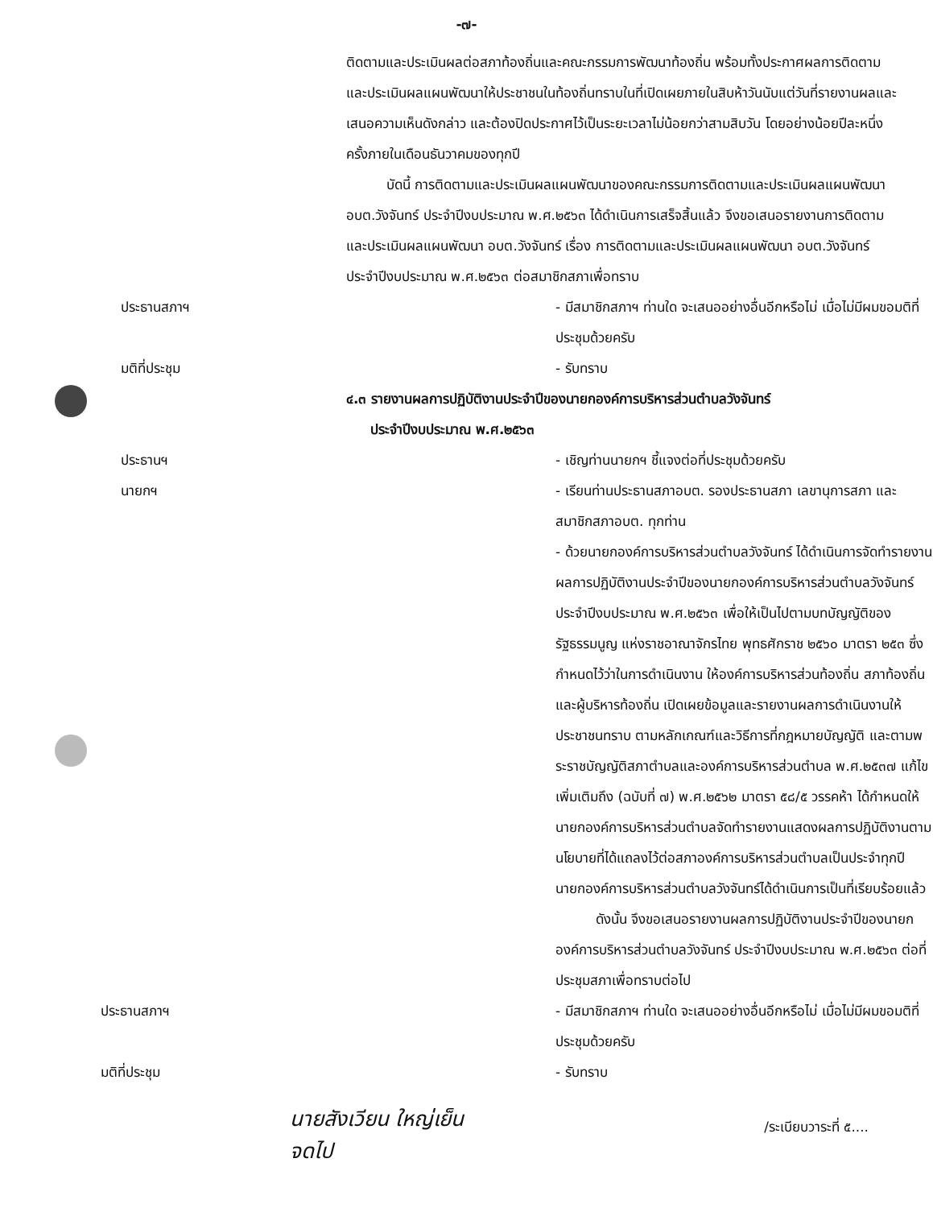-๗-
ติดตามและประเมินผลต่อสภาท้องถิ่นและคณะกรรมการพัฒนาท้องถิ่น พร้อมทั้งประกาศผลการติดตามและประเมินผลแผนพัฒนาให้ประชาชนในท้องถิ่นทราบในที่เปิดเผยภายในสิบห้าวันนับแต่วันที่รายงานผลและเสนอความเห็นดังกล่าว และต้องปิดประกาศไว้เป็นระยะเวลาไม่น้อยกว่าสามสิบวัน โดยอย่างน้อยปีละหนึ่งครั้งภายในเดือนธันวาคมของทุกปี
บัดนี้ การติดตามและประเมินผลแผนพัฒนาของคณะกรรมการติดตามและประเมินผลแผนพัฒนา อบต.วังจันทร์ ประจำปีงบประมาณ พ.ศ.๒๕๖๓ ได้ดำเนินการเสร็จสิ้นแล้ว จึงขอเสนอรายงานการติดตามและประเมินผลแผนพัฒนา อบต.วังจันทร์ เรื่อง การติดตามและประเมินผลแผนพัฒนา อบต.วังจันทร์ ประจำปีงบประมาณ พ.ศ.๒๕๖๓ ต่อสมาชิกสภาเพื่อทราบ
ประธานสภาฯ - มีสมาชิกสภาฯ ท่านใด จะเสนออย่างอื่นอีกหรือไม่ เมื่อไม่มีผมขอมติที่ประชุมด้วยครับ
มติที่ประชุม - รับทราบ
๔.๓ รายงานผลการปฏิบัติงานประจำปีของนายกองค์การบริหารส่วนตำบลวังจันทร์
ประจำปีงบประมาณ พ.ศ.๒๕๖๓
ประธานฯ - เชิญท่านนายกฯ ชี้แจงต่อที่ประชุมด้วยครับ
นายกฯ - เรียนท่านประธานสภาอบต. รองประธานสภา เลขานุการสภา และสมาชิกสภาอบต. ทุกท่าน
- ด้วยนายกองค์การบริหารส่วนตำบลวังจันทร์ ได้ดำเนินการจัดทำรายงานผลการปฏิบัติงานประจำปีของนายกองค์การบริหารส่วนตำบลวังจันทร์ ประจำปีงบประมาณ พ.ศ.๒๕๖๓ เพื่อให้เป็นไปตามบทบัญญัติของรัฐธรรมนูญ แห่งราชอาณาจักรไทย พุทธศักราช ๒๕๖๐ มาตรา ๒๕๓ ซึ่งกำหนดไว้ว่าในการดำเนินงาน ให้องค์การบริหารส่วนท้องถิ่น สภาท้องถิ่น และผู้บริหารท้องถิ่น เปิดเผยข้อมูลและรายงานผลการดำเนินงานให้ประชาชนทราบ ตามหลักเกณฑ์และวิธีการที่กฎหมายบัญญัติ และตามพระราชบัญญัติสภาตำบลและองค์การบริหารส่วนตำบล พ.ศ.๒๕๓๗ แก้ไขเพิ่มเติมถึง (ฉบับที่ ๗) พ.ศ.๒๕๖๒ มาตรา ๕๘/๕ วรรคห้า ได้กำหนดให้นายกองค์การบริหารส่วนตำบลจัดทำรายงานแสดงผลการปฏิบัติงานตามนโยบายที่ได้แถลงไว้ต่อสภาองค์การบริหารส่วนตำบลเป็นประจำทุกปี นายกองค์การบริหารส่วนตำบลวังจันทร์ได้ดำเนินการเป็นที่เรียบร้อยแล้ว
ดังนั้น จึงขอเสนอรายงานผลการปฏิบัติงานประจำปีของนายกองค์การบริหารส่วนตำบลวังจันทร์ ประจำปีงบประมาณ พ.ศ.๒๕๖๓ ต่อที่ประชุมสภาเพื่อทราบต่อไป
ประธานสภาฯ - มีสมาชิกสภาฯ ท่านใด จะเสนออย่างอื่นอีกหรือไม่ เมื่อไม่มีผมขอมติที่ประชุมด้วยครับ
มติที่ประชุม - รับทราบ
นายสังเวียน ใหญ่เย็น
จดไป
/ระเบียบวาระที่ ๕....